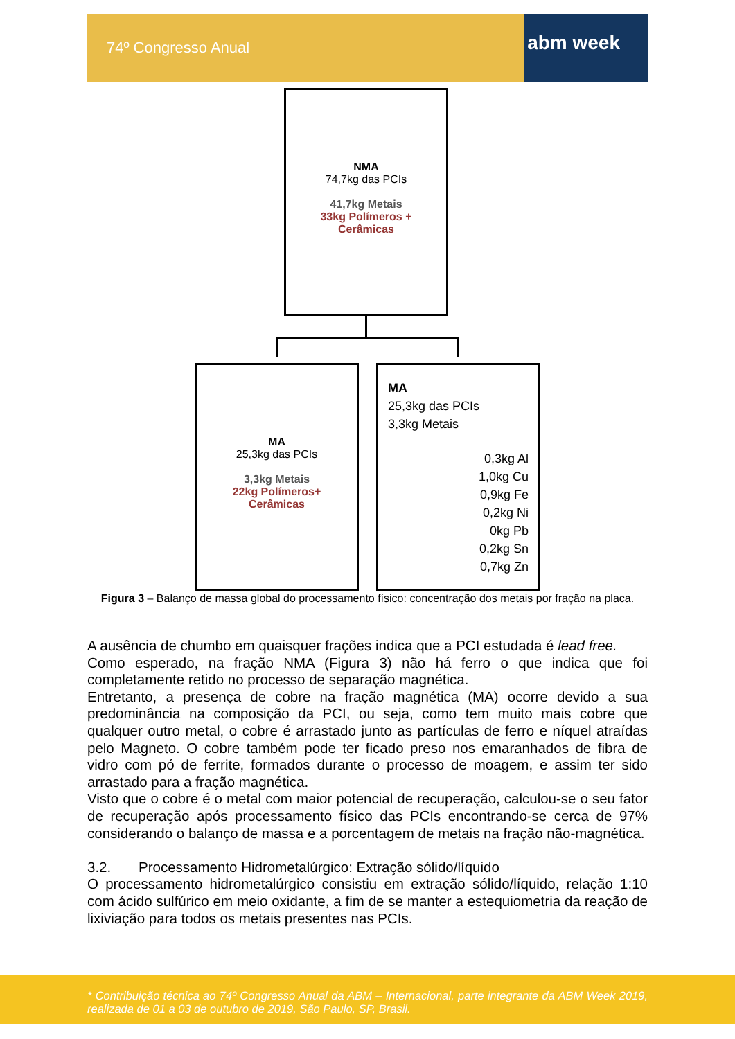74º Congresso Anual abm week
NMA
74,7kg das PCIs
41,7kg Metais
33kg Polímeros +
Cerâmicas
MA
25,3kg das PCIs
3,3kg Metais
22kg Polímeros+
Cerâmicas
MA
25,3kg das PCIs
3,3kg Metais
0,3kg Al
1,0kg Cu
0,9kg Fe
0,2kg Ni
0kg Pb
0,2kg Sn
0,7kg Zn
Figura 3 – Balanço de massa global do processamento físico: concentração dos metais por fração na placa.
A ausência de chumbo em quaisquer frações indica que a PCI estudada é lead free.
Como esperado, na fração NMA (Figura 3) não há ferro o que indica que foi completamente retido no processo de separação magnética.
Entretanto, a presença de cobre na fração magnética (MA) ocorre devido a sua predominância na composição da PCI, ou seja, como tem muito mais cobre que qualquer outro metal, o cobre é arrastado junto as partículas de ferro e níquel atraídas pelo Magneto. O cobre também pode ter ficado preso nos emaranhados de fibra de vidro com pó de ferrite, formados durante o processo de moagem, e assim ter sido arrastado para a fração magnética.
Visto que o cobre é o metal com maior potencial de recuperação, calculou-se o seu fator de recuperação após processamento físico das PCIs encontrando-se cerca de 97% considerando o balanço de massa e a porcentagem de metais na fração não-magnética.
3.2. Processamento Hidrometalúrgico: Extração sólido/líquido
O processamento hidrometalúrgico consistiu em extração sólido/líquido, relação 1:10 com ácido sulfúrico em meio oxidante, a fim de se manter a estequiometria da reação de lixiviação para todos os metais presentes nas PCIs.
* Contribuição técnica ao 74º Congresso Anual da ABM – Internacional, parte integrante da ABM Week 2019, realizada de 01 a 03 de outubro de 2019, São Paulo, SP, Brasil.